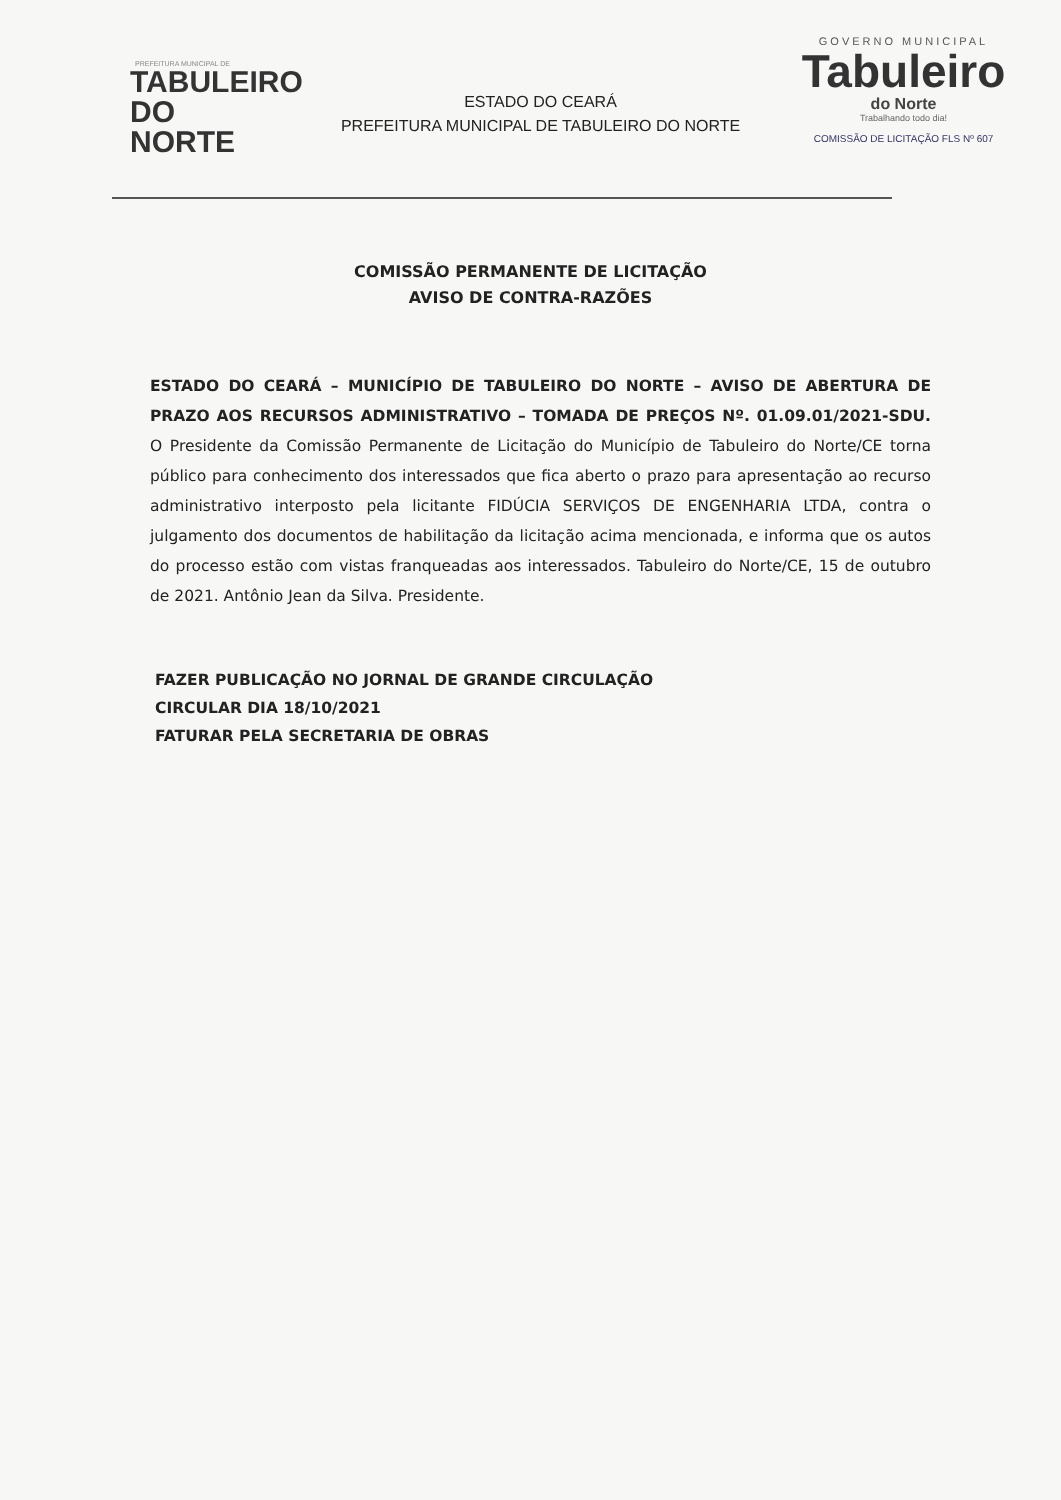PREFEITURA MUNICIPAL DE
TABULEIRO
DO NORTE
ESTADO DO CEARÁ
PREFEITURA MUNICIPAL DE TABULEIRO DO NORTE
GOVERNO MUNICIPAL
Tabuleiro
do Norte
Trabalhando todo dia!
COMISSÃO DE LICITAÇÃO FLS Nº 607
COMISSÃO PERMANENTE DE LICITAÇÃO
AVISO DE CONTRA-RAZÕES
ESTADO DO CEARÁ – MUNICÍPIO DE TABULEIRO DO NORTE – AVISO DE ABERTURA DE PRAZO AOS RECURSOS ADMINISTRATIVO – TOMADA DE PREÇOS Nº. 01.09.01/2021-SDU. O Presidente da Comissão Permanente de Licitação do Município de Tabuleiro do Norte/CE torna público para conhecimento dos interessados que fica aberto o prazo para apresentação ao recurso administrativo interposto pela licitante FIDÚCIA SERVIÇOS DE ENGENHARIA LTDA, contra o julgamento dos documentos de habilitação da licitação acima mencionada, e informa que os autos do processo estão com vistas franqueadas aos interessados. Tabuleiro do Norte/CE, 15 de outubro de 2021. Antônio Jean da Silva. Presidente.
FAZER PUBLICAÇÃO NO JORNAL DE GRANDE CIRCULAÇÃO
CIRCULAR DIA 18/10/2021
FATURAR PELA SECRETARIA DE OBRAS